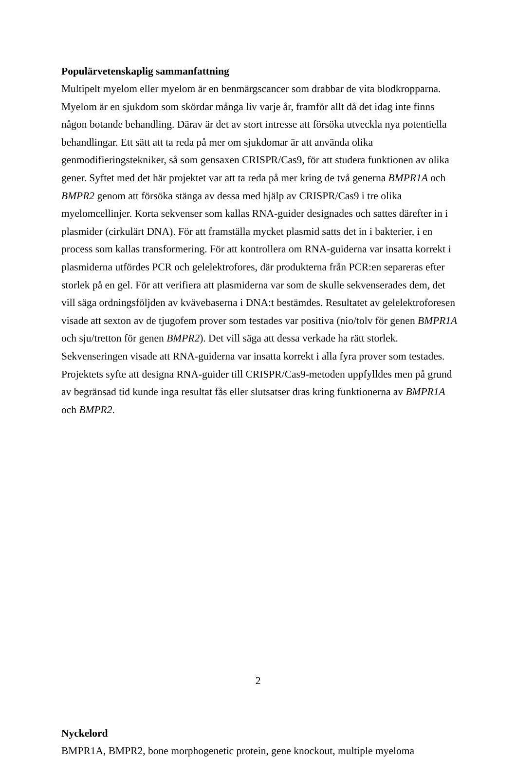Populärvetenskaplig sammanfattning
Multipelt myelom eller myelom är en benmärgscancer som drabbar de vita blodkropparna. Myelom är en sjukdom som skördar många liv varje år, framför allt då det idag inte finns någon botande behandling. Därav är det av stort intresse att försöka utveckla nya potentiella behandlingar. Ett sätt att ta reda på mer om sjukdomar är att använda olika genmodifieringstekniker, så som gensaxen CRISPR/Cas9, för att studera funktionen av olika gener. Syftet med det här projektet var att ta reda på mer kring de två generna BMPR1A och BMPR2 genom att försöka stänga av dessa med hjälp av CRISPR/Cas9 i tre olika myelomcellinjer. Korta sekvenser som kallas RNA-guider designades och sattes därefter in i plasmider (cirkulärt DNA). För att framställa mycket plasmid satts det in i bakterier, i en process som kallas transformering. För att kontrollera om RNA-guiderna var insatta korrekt i plasmiderna utfördes PCR och gelelektrofores, där produkterna från PCR:en separeras efter storlek på en gel. För att verifiera att plasmiderna var som de skulle sekvenserades dem, det vill säga ordningsföljden av kvävebaserna i DNA:t bestämdes. Resultatet av gelelektroforesen visade att sexton av de tjugofem prover som testades var positiva (nio/tolv för genen BMPR1A och sju/tretton för genen BMPR2). Det vill säga att dessa verkade ha rätt storlek. Sekvenseringen visade att RNA-guiderna var insatta korrekt i alla fyra prover som testades. Projektets syfte att designa RNA-guider till CRISPR/Cas9-metoden uppfylldes men på grund av begränsad tid kunde inga resultat fås eller slutsatser dras kring funktionerna av BMPR1A och BMPR2.
Nyckelord
BMPR1A, BMPR2, bone morphogenetic protein, gene knockout, multiple myeloma
2